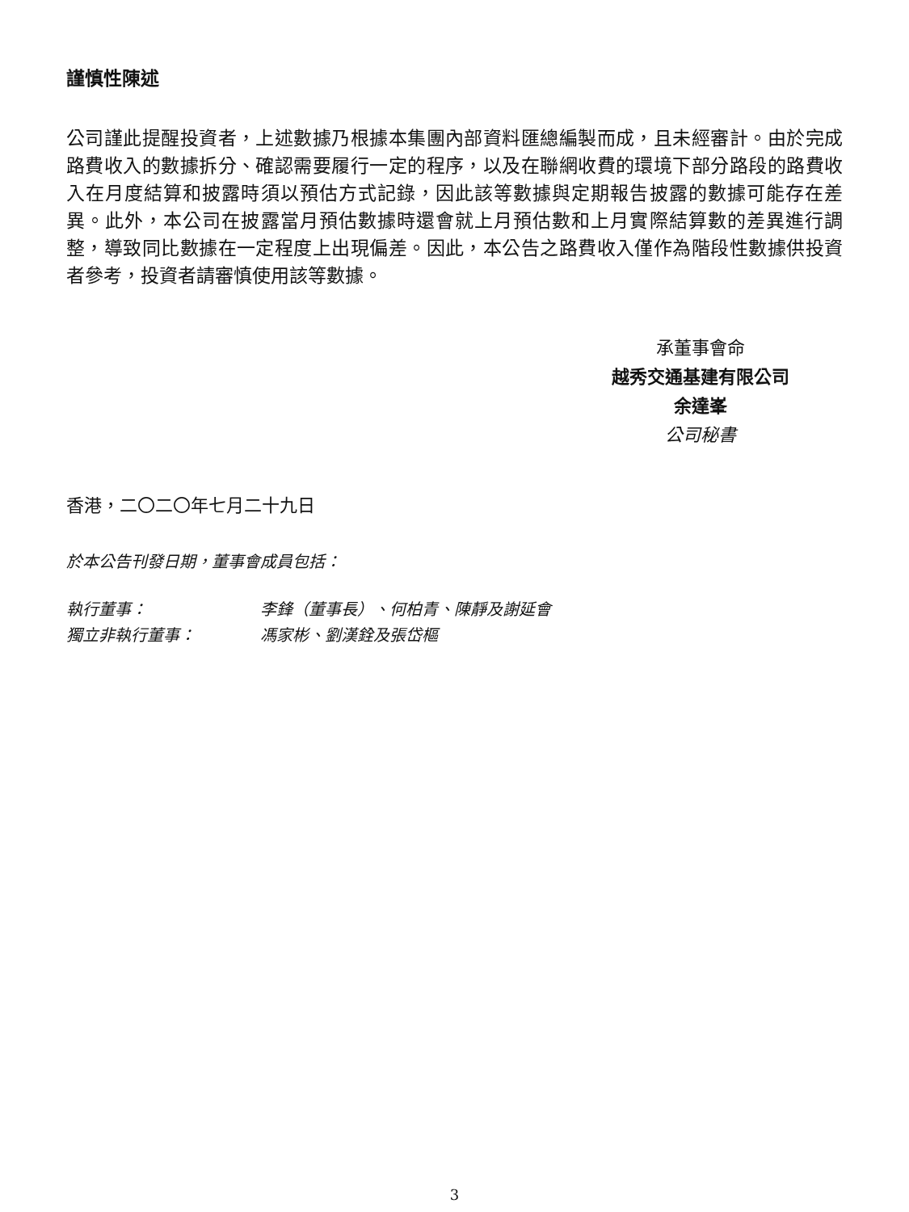謹慎性陳述
公司謹此提醒投資者，上述數據乃根據本集團內部資料匯總編製而成，且未經審計。由於完成路費收入的數據拆分、確認需要履行一定的程序，以及在聯網收費的環境下部分路段的路費收入在月度結算和披露時須以預估方式記錄，因此該等數據與定期報告披露的數據可能存在差異。此外，本公司在披露當月預估數據時還會就上月預估數和上月實際結算數的差異進行調整，導致同比數據在一定程度上出現偏差。因此，本公告之路費收入僅作為階段性數據供投資者參考，投資者請審慎使用該等數據。
承董事會命
越秀交通基建有限公司
余達峯
公司秘書
香港，二〇二〇年七月二十九日
於本公告刊發日期，董事會成員包括：
| 執行董事： | 李鋒（董事長）、何柏青、陳靜及謝延會 |
| 獨立非執行董事： | 馮家彬、劉漢銓及張岱樞 |
3